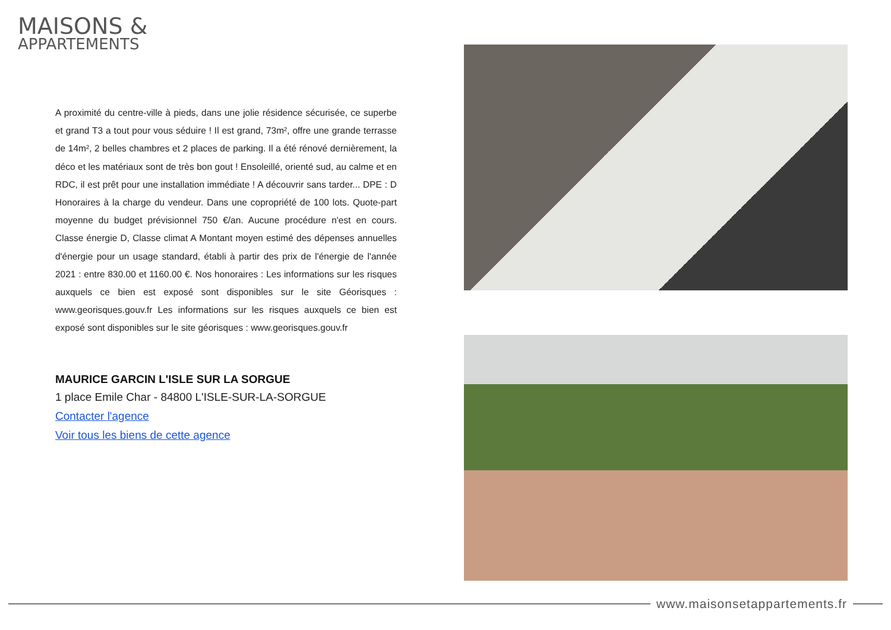MAISONS &
APPARTEMENTS
A proximité du centre-ville à pieds, dans une jolie résidence sécurisée, ce superbe et grand T3 a tout pour vous séduire ! Il est grand, 73m², offre une grande terrasse de 14m², 2 belles chambres et 2 places de parking. Il a été rénové dernièrement, la déco et les matériaux sont de très bon gout ! Ensoleillé, orienté sud, au calme et en RDC, il est prêt pour une installation immédiate ! A découvrir sans tarder... DPE : D Honoraires à la charge du vendeur. Dans une copropriété de 100 lots. Quote-part moyenne du budget prévisionnel 750 €/an. Aucune procédure n'est en cours. Classe énergie D, Classe climat A Montant moyen estimé des dépenses annuelles d'énergie pour un usage standard, établi à partir des prix de l'énergie de l'année 2021 : entre 830.00 et 1160.00 €. Nos honoraires : Les informations sur les risques auxquels ce bien est exposé sont disponibles sur le site Géorisques : www.georisques.gouv.fr Les informations sur les risques auxquels ce bien est exposé sont disponibles sur le site géorisques : www.georisques.gouv.fr
MAURICE GARCIN L'ISLE SUR LA SORGUE
1 place Emile Char - 84800 L'ISLE-SUR-LA-SORGUE
Contacter l'agence
Voir tous les biens de cette agence
www.maisonsetappartements.fr